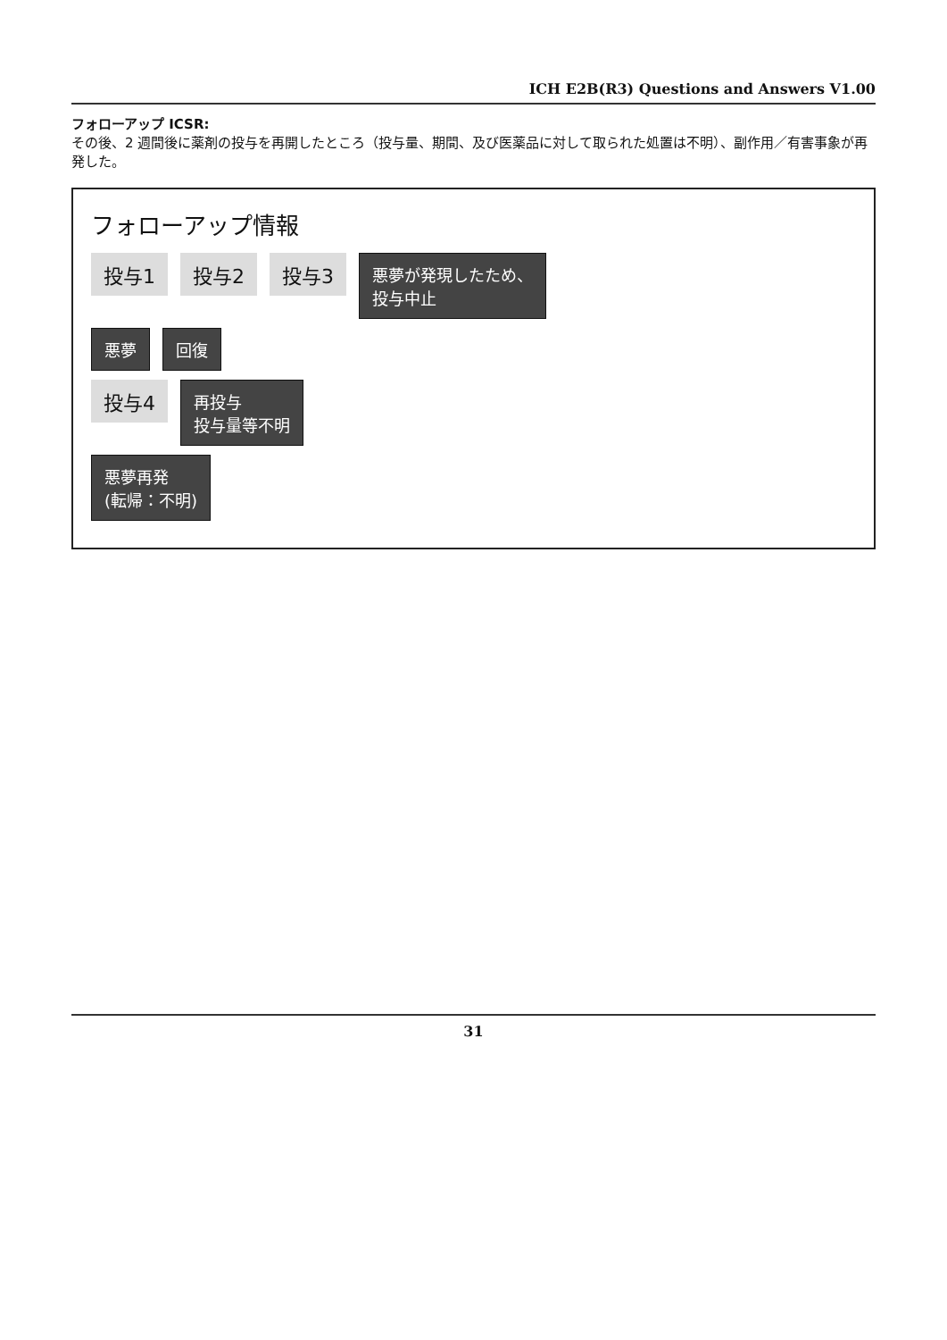ICH E2B(R3) Questions and Answers V1.00
フォローアップ ICSR:
その後、2 週間後に薬剤の投与を再開したところ（投与量、期間、及び医薬品に対して取られた処置は不明）、副作用／有害事象が再発した。
フォローアップ情報
投与1 投与2 投与3 悪夢が発現したため、
投与中止
悪夢 回復
投与4 再投与
投与量等不明
悪夢再発
(転帰：不明)
31